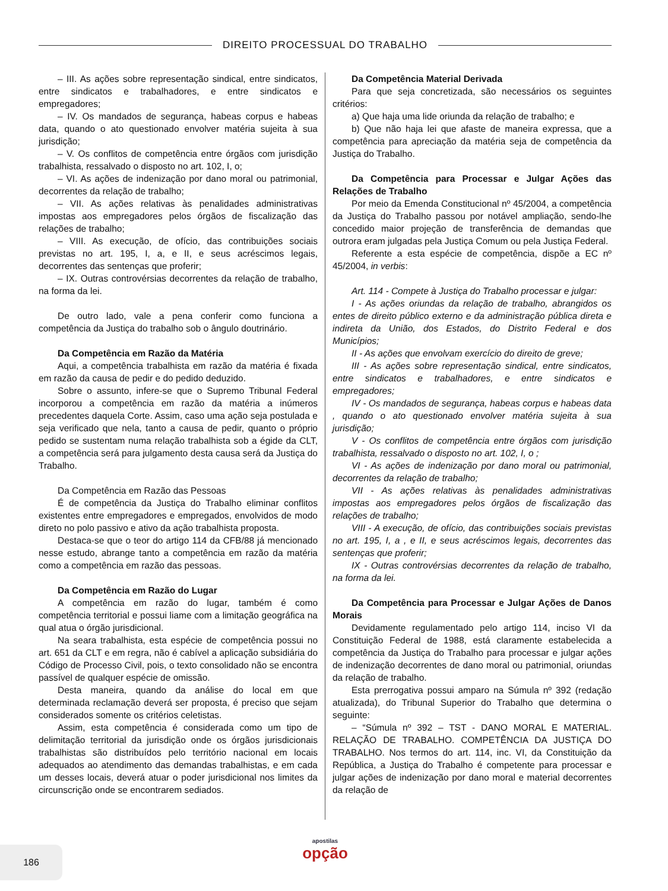DIREITO PROCESSUAL DO TRABALHO
– III. As ações sobre representação sindical, entre sindicatos, entre sindicatos e trabalhadores, e entre sindicatos e empregadores;
– IV. Os mandados de segurança, habeas corpus e habeas data, quando o ato questionado envolver matéria sujeita à sua jurisdição;
– V. Os conflitos de competência entre órgãos com jurisdição trabalhista, ressalvado o disposto no art. 102, I, o;
– VI. As ações de indenização por dano moral ou patrimonial, decorrentes da relação de trabalho;
– VII. As ações relativas às penalidades administrativas impostas aos empregadores pelos órgãos de fiscalização das relações de trabalho;
– VIII. As execução, de ofício, das contribuições sociais previstas no art. 195, I, a, e II, e seus acréscimos legais, decorrentes das sentenças que proferir;
– IX. Outras controvérsias decorrentes da relação de trabalho, na forma da lei.
De outro lado, vale a pena conferir como funciona a competência da Justiça do trabalho sob o ângulo doutrinário.
Da Competência em Razão da Matéria
Aqui, a competência trabalhista em razão da matéria é fixada em razão da causa de pedir e do pedido deduzido.
Sobre o assunto, infere-se que o Supremo Tribunal Federal incorporou a competência em razão da matéria a inúmeros precedentes daquela Corte. Assim, caso uma ação seja postulada e seja verificado que nela, tanto a causa de pedir, quanto o próprio pedido se sustentam numa relação trabalhista sob a égide da CLT, a competência será para julgamento desta causa será da Justiça do Trabalho.
Da Competência em Razão das Pessoas
É de competência da Justiça do Trabalho eliminar conflitos existentes entre empregadores e empregados, envolvidos de modo direto no polo passivo e ativo da ação trabalhista proposta.
Destaca-se que o teor do artigo 114 da CFB/88 já mencionado nesse estudo, abrange tanto a competência em razão da matéria como a competência em razão das pessoas.
Da Competência em Razão do Lugar
A competência em razão do lugar, também é como competência territorial e possui liame com a limitação geográfica na qual atua o órgão jurisdicional.
Na seara trabalhista, esta espécie de competência possui no art. 651 da CLT e em regra, não é cabível a aplicação subsidiária do Código de Processo Civil, pois, o texto consolidado não se encontra passível de qualquer espécie de omissão.
Desta maneira, quando da análise do local em que determinada reclamação deverá ser proposta, é preciso que sejam considerados somente os critérios celetistas.
Assim, esta competência é considerada como um tipo de delimitação territorial da jurisdição onde os órgãos jurisdicionais trabalhistas são distribuídos pelo território nacional em locais adequados ao atendimento das demandas trabalhistas, e em cada um desses locais, deverá atuar o poder jurisdicional nos limites da circunscrição onde se encontrarem sediados.
Da Competência Material Derivada
Para que seja concretizada, são necessários os seguintes critérios:
a) Que haja uma lide oriunda da relação de trabalho; e
b) Que não haja lei que afaste de maneira expressa, que a competência para apreciação da matéria seja de competência da Justiça do Trabalho.
Da Competência para Processar e Julgar Ações das Relações de Trabalho
Por meio da Emenda Constitucional nº 45/2004, a competência da Justiça do Trabalho passou por notável ampliação, sendo-lhe concedido maior projeção de transferência de demandas que outrora eram julgadas pela Justiça Comum ou pela Justiça Federal.
Referente a esta espécie de competência, dispõe a EC nº 45/2004, in verbis:
Art. 114 - Compete à Justiça do Trabalho processar e julgar:
I - As ações oriundas da relação de trabalho, abrangidos os entes de direito público externo e da administração pública direta e indireta da União, dos Estados, do Distrito Federal e dos Municípios;
II - As ações que envolvam exercício do direito de greve;
III - As ações sobre representação sindical, entre sindicatos, entre sindicatos e trabalhadores, e entre sindicatos e empregadores;
IV - Os mandados de segurança, habeas corpus e habeas data , quando o ato questionado envolver matéria sujeita à sua jurisdição;
V - Os conflitos de competência entre órgãos com jurisdição trabalhista, ressalvado o disposto no art. 102, I, o ;
VI - As ações de indenização por dano moral ou patrimonial, decorrentes da relação de trabalho;
VII - As ações relativas às penalidades administrativas impostas aos empregadores pelos órgãos de fiscalização das relações de trabalho;
VIII - A execução, de ofício, das contribuições sociais previstas no art. 195, I, a , e II, e seus acréscimos legais, decorrentes das sentenças que proferir;
IX - Outras controvérsias decorrentes da relação de trabalho, na forma da lei.
Da Competência para Processar e Julgar Ações de Danos Morais
Devidamente regulamentado pelo artigo 114, inciso VI da Constituição Federal de 1988, está claramente estabelecida a competência da Justiça do Trabalho para processar e julgar ações de indenização decorrentes de dano moral ou patrimonial, oriundas da relação de trabalho.
Esta prerrogativa possui amparo na Súmula nº 392 (redação atualizada), do Tribunal Superior do Trabalho que determina o seguinte:
– “Súmula nº 392 – TST - DANO MORAL E MATERIAL. RELAÇÃO DE TRABALHO. COMPETÊNCIA DA JUSTIÇA DO TRABALHO. Nos termos do art. 114, inc. VI, da Constituição da República, a Justiça do Trabalho é competente para processar e julgar ações de indenização por dano moral e material decorrentes da relação de
186
apostilas
opção